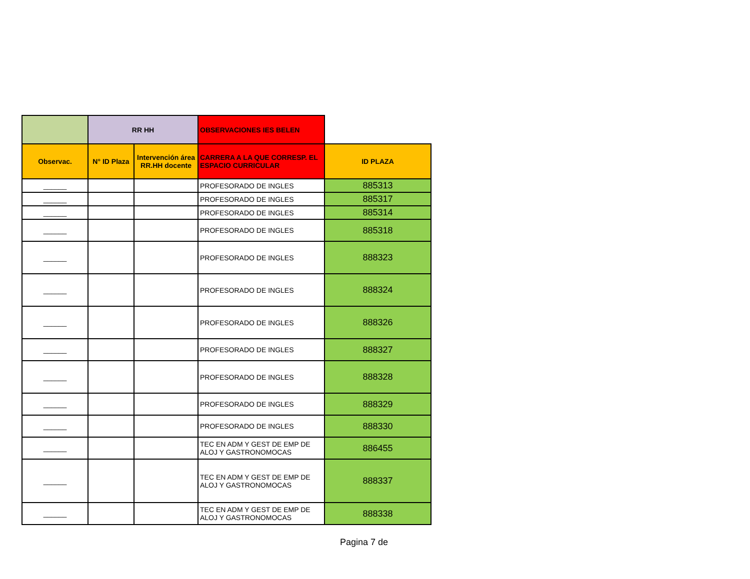| | RR HH | | OBSERVACIONES IES BELEN | |
| Observac. | N° ID Plaza | Intervención área RR.HH docente | CARRERA A LA QUE CORRESP. EL ESPACIO CURRICULAR | ID PLAZA |
| ______ | | | PROFESORADO DE INGLES | 885313 |
| ______ | | | PROFESORADO DE INGLES | 885317 |
| ______ | | | PROFESORADO DE INGLES | 885314 |
| ______ | | | PROFESORADO DE INGLES | 885318 |
| ______ | | | PROFESORADO DE INGLES | 888323 |
| ______ | | | PROFESORADO DE INGLES | 888324 |
| ______ | | | PROFESORADO DE INGLES | 888326 |
| ______ | | | PROFESORADO DE INGLES | 888327 |
| ______ | | | PROFESORADO DE INGLES | 888328 |
| ______ | | | PROFESORADO DE INGLES | 888329 |
| ______ | | | PROFESORADO DE INGLES | 888330 |
| ______ | | | TEC EN ADM Y GEST DE EMP DE ALOJ Y GASTRONOMOCAS | 886455 |
| ______ | | | TEC EN ADM Y GEST DE EMP DE ALOJ Y GASTRONOMOCAS | 888337 |
| ______ | | | TEC EN ADM Y GEST DE EMP DE ALOJ Y GASTRONOMOCAS | 888338 |
Pagina 7 de